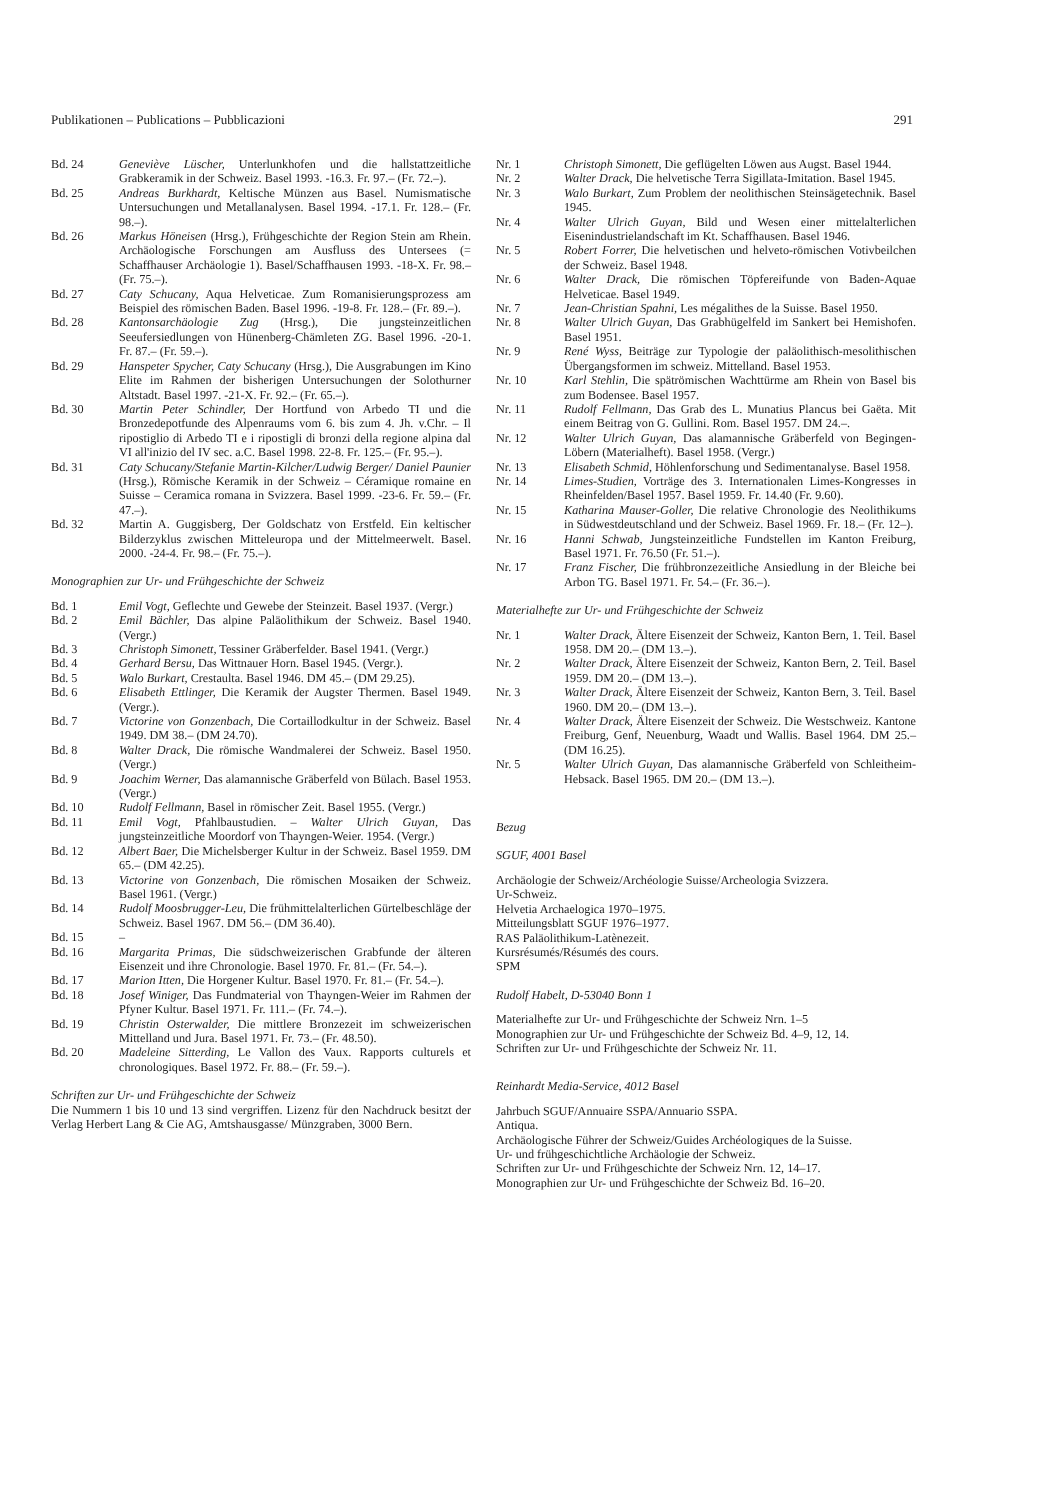Publikationen – Publications – Pubblicazioni 291
Bd. 24 Geneviève Lüscher, Unterlunkhofen und die hallstattzeitliche Grabkeramik in der Schweiz. Basel 1993. -16.3. Fr. 97.– (Fr. 72.–).
Bd. 25 Andreas Burkhardt, Keltische Münzen aus Basel. Numismatische Untersuchungen und Metallanalysen. Basel 1994. -17.1. Fr. 128.– (Fr. 98.–).
Bd. 26 Markus Höneisen (Hrsg.), Frühgeschichte der Region Stein am Rhein. Archäologische Forschungen am Ausfluss des Untersees (= Schaffhauser Archäologie 1). Basel/Schaffhausen 1993. -18-X. Fr. 98.– (Fr. 75.–).
Bd. 27 Caty Schucany, Aqua Helveticae. Zum Romanisierungsprozess am Beispiel des römischen Baden. Basel 1996. -19-8. Fr. 128.– (Fr. 89.–).
Bd. 28 Kantonsarchäologie Zug (Hrsg.), Die jungsteinzeitlichen Seeufersiedlungen von Hünenberg-Chämleten ZG. Basel 1996. -20-1. Fr. 87.– (Fr. 59.–).
Bd. 29 Hanspeter Spycher, Caty Schucany (Hrsg.), Die Ausgrabungen im Kino Elite im Rahmen der bisherigen Untersuchungen der Solothurner Altstadt. Basel 1997. -21-X. Fr. 92.– (Fr. 65.–).
Bd. 30 Martin Peter Schindler, Der Hortfund von Arbedo TI und die Bronzedepotfunde des Alpenraums vom 6. bis zum 4. Jh. v.Chr. – Il ripostiglio di Arbedo TI e i ripostigli di bronzi della regione alpina dal VI all'inizio del IV sec. a.C. Basel 1998. 22-8. Fr. 125.– (Fr. 95.–).
Bd. 31 Caty Schucany/Stefanie Martin-Kilcher/Ludwig Berger/ Daniel Paunier (Hrsg.), Römische Keramik in der Schweiz – Céramique romaine en Suisse – Ceramica romana in Svizzera. Basel 1999. -23-6. Fr. 59.– (Fr. 47.–).
Bd. 32 Martin A. Guggisberg, Der Goldschatz von Erstfeld. Ein keltischer Bilderzyklus zwischen Mitteleuropa und der Mittelmeerwelt. Basel. 2000. -24-4. Fr. 98.– (Fr. 75.–).
Monographien zur Ur- und Frühgeschichte der Schweiz
Bd. 1 Emil Vogt, Geflechte und Gewebe der Steinzeit. Basel 1937. (Vergr.)
Bd. 2 Emil Bächler, Das alpine Paläolithikum der Schweiz. Basel 1940. (Vergr.)
Bd. 3 Christoph Simonett, Tessiner Gräberfelder. Basel 1941. (Vergr.)
Bd. 4 Gerhard Bersu, Das Wittnauer Horn. Basel 1945. (Vergr.).
Bd. 5 Walo Burkart, Crestaulta. Basel 1946. DM 45.– (DM 29.25).
Bd. 6 Elisabeth Ettlinger, Die Keramik der Augster Thermen. Basel 1949. (Vergr.).
Bd. 7 Victorine von Gonzenbach, Die Cortaillodkultur in der Schweiz. Basel 1949. DM 38.– (DM 24.70).
Bd. 8 Walter Drack, Die römische Wandmalerei der Schweiz. Basel 1950. (Vergr.)
Bd. 9 Joachim Werner, Das alamannische Gräberfeld von Bülach. Basel 1953. (Vergr.)
Bd. 10 Rudolf Fellmann, Basel in römischer Zeit. Basel 1955. (Vergr.)
Bd. 11 Emil Vogt, Pfahlbaustudien. – Walter Ulrich Guyan, Das jungsteinzeitliche Moordorf von Thayngen-Weier. 1954. (Vergr.)
Bd. 12 Albert Baer, Die Michelsberger Kultur in der Schweiz. Basel 1959. DM 65.– (DM 42.25).
Bd. 13 Victorine von Gonzenbach, Die römischen Mosaiken der Schweiz. Basel 1961. (Vergr.)
Bd. 14 Rudolf Moosbrugger-Leu, Die frühmittelalterlichen Gürtelbeschläge der Schweiz. Basel 1967. DM 56.– (DM 36.40).
Bd. 15 –
Bd. 16 Margarita Primas, Die südschweizerischen Grabfunde der älteren Eisenzeit und ihre Chronologie. Basel 1970. Fr. 81.– (Fr. 54.–).
Bd. 17 Marion Itten, Die Horgener Kultur. Basel 1970. Fr. 81.– (Fr. 54.–).
Bd. 18 Josef Winiger, Das Fundmaterial von Thayngen-Weier im Rahmen der Pfyner Kultur. Basel 1971. Fr. 111.– (Fr. 74.–).
Bd. 19 Christin Osterwalder, Die mittlere Bronzezeit im schweizerischen Mittelland und Jura. Basel 1971. Fr. 73.– (Fr. 48.50).
Bd. 20 Madeleine Sitterding, Le Vallon des Vaux. Rapports culturels et chronologiques. Basel 1972. Fr. 88.– (Fr. 59.–).
Schriften zur Ur- und Frühgeschichte der Schweiz
Die Nummern 1 bis 10 und 13 sind vergriffen. Lizenz für den Nachdruck besitzt der Verlag Herbert Lang & Cie AG, Amtshausgasse/ Münzgraben, 3000 Bern.
Nr. 1 Christoph Simonett, Die geflügelten Löwen aus Augst. Basel 1944.
Nr. 2 Walter Drack, Die helvetische Terra Sigillata-Imitation. Basel 1945.
Nr. 3 Walo Burkart, Zum Problem der neolithischen Steinsägetechnik. Basel 1945.
Nr. 4 Walter Ulrich Guyan, Bild und Wesen einer mittelalterlichen Eisenindustrielandschaft im Kt. Schaffhausen. Basel 1946.
Nr. 5 Robert Forrer, Die helvetischen und helveto-römischen Votivbeilchen der Schweiz. Basel 1948.
Nr. 6 Walter Drack, Die römischen Töpfereifunde von Baden-Aquae Helveticae. Basel 1949.
Nr. 7 Jean-Christian Spahni, Les mégalithes de la Suisse. Basel 1950.
Nr. 8 Walter Ulrich Guyan, Das Grabhügelfeld im Sankert bei Hemishofen. Basel 1951.
Nr. 9 René Wyss, Beiträge zur Typologie der paläolithisch-mesolithischen Übergangsformen im schweiz. Mittelland. Basel 1953.
Nr. 10 Karl Stehlin, Die spätrömischen Wachttürme am Rhein von Basel bis zum Bodensee. Basel 1957.
Nr. 11 Rudolf Fellmann, Das Grab des L. Munatius Plancus bei Gaëta. Mit einem Beitrag von G. Gullini. Rom. Basel 1957. DM 24.–.
Nr. 12 Walter Ulrich Guyan, Das alamannische Gräberfeld von Begingen-Löbern (Materialheft). Basel 1958. (Vergr.)
Nr. 13 Elisabeth Schmid, Höhlenforschung und Sedimentanalyse. Basel 1958.
Nr. 14 Limes-Studien, Vorträge des 3. Internationalen Limes-Kongresses in Rheinfelden/Basel 1957. Basel 1959. Fr. 14.40 (Fr. 9.60).
Nr. 15 Katharina Mauser-Goller, Die relative Chronologie des Neolithikums in Südwestdeutschland und der Schweiz. Basel 1969. Fr. 18.– (Fr. 12–).
Nr. 16 Hanni Schwab, Jungsteinzeitliche Fundstellen im Kanton Freiburg, Basel 1971. Fr. 76.50 (Fr. 51.–).
Nr. 17 Franz Fischer, Die frühbronzezeitliche Ansiedlung in der Bleiche bei Arbon TG. Basel 1971. Fr. 54.– (Fr. 36.–).
Materialhefte zur Ur- und Frühgeschichte der Schweiz
Nr. 1 Walter Drack, Ältere Eisenzeit der Schweiz, Kanton Bern, 1. Teil. Basel 1958. DM 20.– (DM 13.–).
Nr. 2 Walter Drack, Ältere Eisenzeit der Schweiz, Kanton Bern, 2. Teil. Basel 1959. DM 20.– (DM 13.–).
Nr. 3 Walter Drack, Ältere Eisenzeit der Schweiz, Kanton Bern, 3. Teil. Basel 1960. DM 20.– (DM 13.–).
Nr. 4 Walter Drack, Ältere Eisenzeit der Schweiz. Die Westschweiz. Kantone Freiburg, Genf, Neuenburg, Waadt und Wallis. Basel 1964. DM 25.– (DM 16.25).
Nr. 5 Walter Ulrich Guyan, Das alamannische Gräberfeld von Schleitheim-Hebsack. Basel 1965. DM 20.– (DM 13.–).
Bezug
SGUF, 4001 Basel
Archäologie der Schweiz/Archéologie Suisse/Archeologia Svizzera.
Ur-Schweiz.
Helvetia Archaelogica 1970–1975.
Mitteilungsblatt SGUF 1976–1977.
RAS Paläolithikum-Latènezeit.
Kursrésumés/Résumés des cours.
SPM
Rudolf Habelt, D-53040 Bonn 1
Materialhefte zur Ur- und Frühgeschichte der Schweiz Nrn. 1–5
Monographien zur Ur- und Frühgeschichte der Schweiz Bd. 4–9, 12, 14.
Schriften zur Ur- und Frühgeschichte der Schweiz Nr. 11.
Reinhardt Media-Service, 4012 Basel
Jahrbuch SGUF/Annuaire SSPA/Annuario SSPA.
Antiqua.
Archäologische Führer der Schweiz/Guides Archéologiques de la Suisse.
Ur- und frühgeschichtliche Archäologie der Schweiz.
Schriften zur Ur- und Frühgeschichte der Schweiz Nrn. 12, 14–17.
Monographien zur Ur- und Frühgeschichte der Schweiz Bd. 16–20.